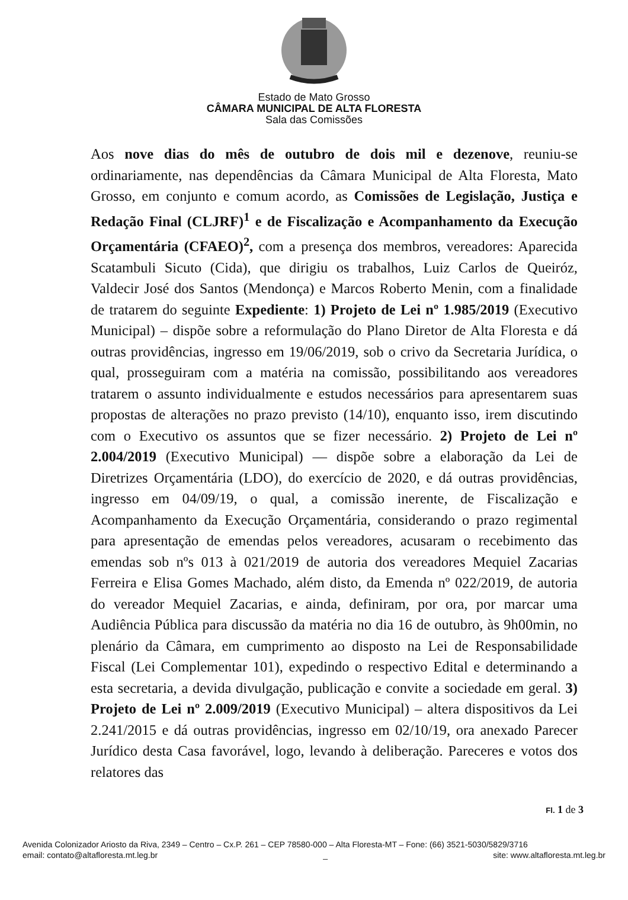Estado de Mato Grosso
CÂMARA MUNICIPAL DE ALTA FLORESTA
Sala das Comissões
Aos nove dias do mês de outubro de dois mil e dezenove, reuniu-se ordinariamente, nas dependências da Câmara Municipal de Alta Floresta, Mato Grosso, em conjunto e comum acordo, as Comissões de Legislação, Justiça e Redação Final (CLJRF)<sup>1</sup> e de Fiscalização e Acompanhamento da Execução Orçamentária (CFAEO)<sup>2</sup>, com a presença dos membros, vereadores: Aparecida Scatambuli Sicuto (Cida), que dirigiu os trabalhos, Luiz Carlos de Queiróz, Valdecir José dos Santos (Mendonça) e Marcos Roberto Menin, com a finalidade de tratarem do seguinte Expediente: 1) Projeto de Lei nº 1.985/2019 (Executivo Municipal) – dispõe sobre a reformulação do Plano Diretor de Alta Floresta e dá outras providências, ingresso em 19/06/2019, sob o crivo da Secretaria Jurídica, o qual, prosseguiram com a matéria na comissão, possibilitando aos vereadores tratarem o assunto individualmente e estudos necessários para apresentarem suas propostas de alterações no prazo previsto (14/10), enquanto isso, irem discutindo com o Executivo os assuntos que se fizer necessário. 2) Projeto de Lei nº 2.004/2019 (Executivo Municipal) — dispõe sobre a elaboração da Lei de Diretrizes Orçamentária (LDO), do exercício de 2020, e dá outras providências, ingresso em 04/09/19, o qual, a comissão inerente, de Fiscalização e Acompanhamento da Execução Orçamentária, considerando o prazo regimental para apresentação de emendas pelos vereadores, acusaram o recebimento das emendas sob nºs 013 à 021/2019 de autoria dos vereadores Mequiel Zacarias Ferreira e Elisa Gomes Machado, além disto, da Emenda nº 022/2019, de autoria do vereador Mequiel Zacarias, e ainda, definiram, por ora, por marcar uma Audiência Pública para discussão da matéria no dia 16 de outubro, às 9h00min, no plenário da Câmara, em cumprimento ao disposto na Lei de Responsabilidade Fiscal (Lei Complementar 101), expedindo o respectivo Edital e determinando a esta secretaria, a devida divulgação, publicação e convite a sociedade em geral. 3) Projeto de Lei nº 2.009/2019 (Executivo Municipal) – altera dispositivos da Lei 2.241/2015 e dá outras providências, ingresso em 02/10/19, ora anexado Parecer Jurídico desta Casa favorável, logo, levando à deliberação. Pareceres e votos dos relatores das
Fl. 1 de 3
Avenida Colonizador Ariosto da Riva, 2349 – Centro – Cx.P. 261 – CEP 78580-000 – Alta Floresta-MT – Fone: (66) 3521-5030/5829/3716
email: contato@altafloresta.mt.leg.br _ site: www.altafloresta.mt.leg.br